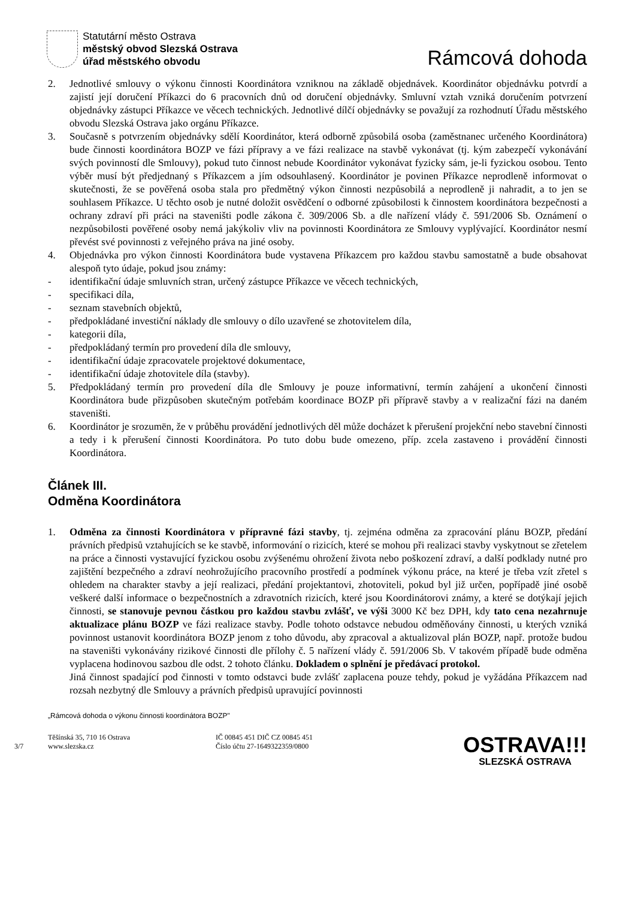Statutární město Ostrava
městský obvod Slezská Ostrava
úřad městského obvodu
Rámcová dohoda
2. Jednotlivé smlouvy o výkonu činnosti Koordinátora vzniknou na základě objednávek. Koordinátor objednávku potvrdí a zajistí její doručení Příkazci do 6 pracovních dnů od doručení objednávky. Smluvní vztah vzniká doručením potvrzení objednávky zástupci Příkazce ve věcech technických. Jednotlivé dílčí objednávky se považují za rozhodnutí Úřadu městského obvodu Slezská Ostrava jako orgánu Příkazce.
3. Současně s potvrzením objednávky sdělí Koordinátor, která odborně způsobilá osoba (zaměstnanec určeného Koordinátora) bude činnosti koordinátora BOZP ve fázi přípravy a ve fázi realizace na stavbě vykonávat (tj. kým zabezpečí vykonávání svých povinností dle Smlouvy), pokud tuto činnost nebude Koordinátor vykonávat fyzicky sám, je-li fyzickou osobou. Tento výběr musí být předjednaný s Příkazcem a jím odsouhlasený. Koordinátor je povinen Příkazce neprodleně informovat o skutečnosti, že se pověřená osoba stala pro předmětný výkon činnosti nezpůsobilá a neprodleně ji nahradit, a to jen se souhlasem Příkazce. U těchto osob je nutné doložit osvědčení o odborné způsobilosti k činnostem koordinátora bezpečnosti a ochrany zdraví při práci na staveništi podle zákona č. 309/2006 Sb. a dle nařízení vlády č. 591/2006 Sb. Oznámení o nezpůsobilosti pověřené osoby nemá jakýkoliv vliv na povinnosti Koordinátora ze Smlouvy vyplývající. Koordinátor nesmí převést své povinnosti z veřejného práva na jiné osoby.
4. Objednávka pro výkon činnosti Koordinátora bude vystavena Příkazcem pro každou stavbu samostatně a bude obsahovat alespoň tyto údaje, pokud jsou známy:
- identifikační údaje smluvních stran, určený zástupce Příkazce ve věcech technických,
- specifikaci díla,
- seznam stavebních objektů,
- předpokládané investiční náklady dle smlouvy o dílo uzavřené se zhotovitelem díla,
- kategorii díla,
- předpokládaný termín pro provedení díla dle smlouvy,
- identifikační údaje zpracovatele projektové dokumentace,
- identifikační údaje zhotovitele díla (stavby).
5. Předpokládaný termín pro provedení díla dle Smlouvy je pouze informativní, termín zahájení a ukončení činnosti Koordinátora bude přizpůsoben skutečným potřebám koordinace BOZP při přípravě stavby a v realizační fázi na daném staveništi.
6. Koordinátor je srozumën, že v průběhu provádění jednotlivých děl může docházet k přerušení projekční nebo stavební činnosti a tedy i k přerušení činnosti Koordinátora. Po tuto dobu bude omezeno, příp. zcela zastaveno i provádění činnosti Koordinátora.
Článek III.
Odměna Koordinátora
1. Odměna za činnosti Koordinátora v přípravné fázi stavby, tj. zejména odměna za zpracování plánu BOZP, předání právních předpisů vztahujících se ke stavbě, informování o rizicích, které se mohou při realizaci stavby vyskytnout se zřetelem na práce a činnosti vystavující fyzickou osobu zvýšenému ohrožení života nebo poškození zdraví, a další podklady nutné pro zajištění bezpečného a zdraví neohrožujícího pracovního prostředí a podmínek výkonu práce, na které je třeba vzít zřetel s ohledem na charakter stavby a její realizaci, předání projektantovi, zhotoviteli, pokud byl již určen, popřípadě jiné osobě veškeré další informace o bezpečnostních a zdravotních rizicích, které jsou Koordinátorovi známy, a které se dotýkají jejich činnosti, se stanovuje pevnou částkou pro každou stavbu zvlášť, ve výši 3000 Kč bez DPH, kdy tato cena nezahrnuje aktualizace plánu BOZP ve fázi realizace stavby. Podle tohoto odstavce nebudou odměňovány činnosti, u kterých vzniká povinnost ustanovit koordinátora BOZP jenom z toho důvodu, aby zpracoval a aktualizoval plán BOZP, např. protože budou na staveništi vykonávány rizikové činnosti dle přílohy č. 5 nařízení vlády č. 591/2006 Sb. V takovém případě bude odměna vyplacena hodinovou sazbou dle odst. 2 tohoto článku. Dokladem o splnění je předávací protokol.
Jiná činnost spadající pod činnosti v tomto odstavci bude zvlášť zaplacena pouze tehdy, pokud je vyžádána Příkazcem nad rozsah nezbytný dle Smlouvy a právních předpisů upravující povinnosti
„Rámcová dohoda o výkonu činnosti koordinátora BOZP"
3/7
Těšínská 35, 710 16 Ostrava
www.slezska.cz
IČ 00845 451 DIČ CZ 00845 451
Číslo účtu 27-1649322359/0800
OSTRAVA!!!
SLEZSKÁ OSTRAVA